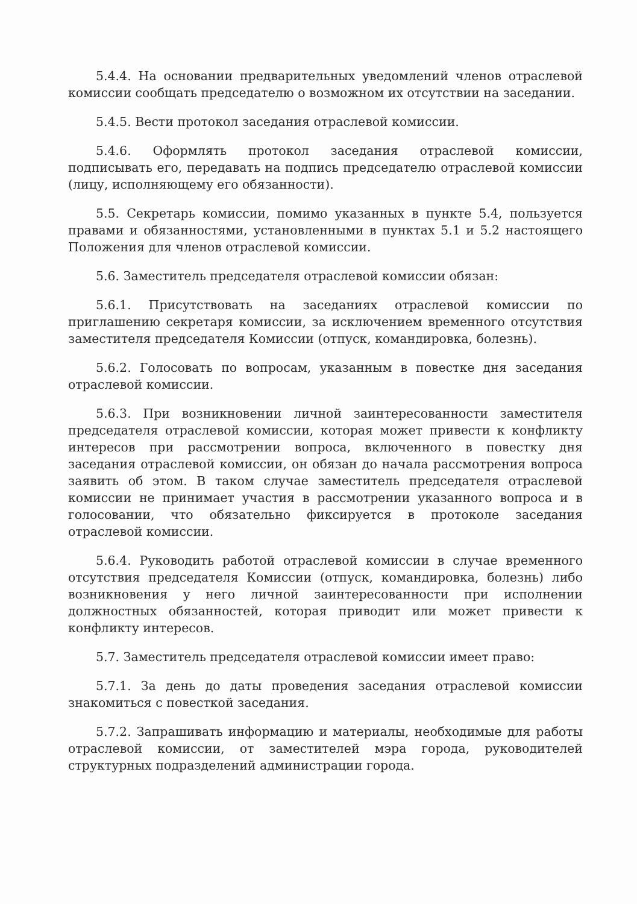5.4.4. На основании предварительных уведомлений членов отраслевой комиссии сообщать председателю о возможном их отсутствии на заседании.
5.4.5. Вести протокол заседания отраслевой комиссии.
5.4.6. Оформлять протокол заседания отраслевой комиссии, подписывать его, передавать на подпись председателю отраслевой комиссии (лицу, исполняющему его обязанности).
5.5. Секретарь комиссии, помимо указанных в пункте 5.4, пользуется правами и обязанностями, установленными в пунктах 5.1 и 5.2 настоящего Положения для членов отраслевой комиссии.
5.6. Заместитель председателя отраслевой комиссии обязан:
5.6.1. Присутствовать на заседаниях отраслевой комиссии по приглашению секретаря комиссии, за исключением временного отсутствия заместителя председателя Комиссии (отпуск, командировка, болезнь).
5.6.2. Голосовать по вопросам, указанным в повестке дня заседания отраслевой комиссии.
5.6.3. При возникновении личной заинтересованности заместителя председателя отраслевой комиссии, которая может привести к конфликту интересов при рассмотрении вопроса, включенного в повестку дня заседания отраслевой комиссии, он обязан до начала рассмотрения вопроса заявить об этом. В таком случае заместитель председателя отраслевой комиссии не принимает участия в рассмотрении указанного вопроса и в голосовании, что обязательно фиксируется в протоколе заседания отраслевой комиссии.
5.6.4. Руководить работой отраслевой комиссии в случае временного отсутствия председателя Комиссии (отпуск, командировка, болезнь) либо возникновения у него личной заинтересованности при исполнении должностных обязанностей, которая приводит или может привести к конфликту интересов.
5.7. Заместитель председателя отраслевой комиссии имеет право:
5.7.1. За день до даты проведения заседания отраслевой комиссии знакомиться с повесткой заседания.
5.7.2. Запрашивать информацию и материалы, необходимые для работы отраслевой комиссии, от заместителей мэра города, руководителей структурных подразделений администрации города.